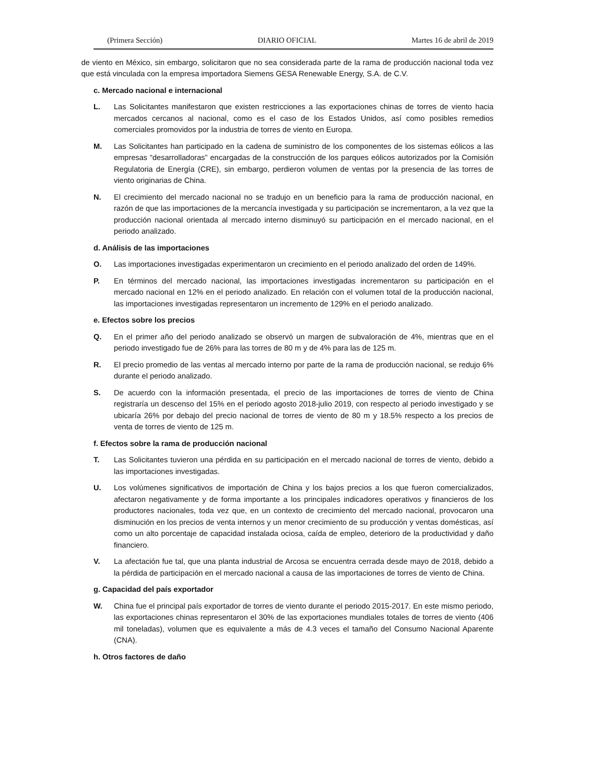(Primera Sección) DIARIO OFICIAL Martes 16 de abril de 2019
de viento en México, sin embargo, solicitaron que no sea considerada parte de la rama de producción nacional toda vez que está vinculada con la empresa importadora Siemens GESA Renewable Energy, S.A. de C.V.
c. Mercado nacional e internacional
L. Las Solicitantes manifestaron que existen restricciones a las exportaciones chinas de torres de viento hacia mercados cercanos al nacional, como es el caso de los Estados Unidos, así como posibles remedios comerciales promovidos por la industria de torres de viento en Europa.
M. Las Solicitantes han participado en la cadena de suministro de los componentes de los sistemas eólicos a las empresas “desarrolladoras” encargadas de la construcción de los parques eólicos autorizados por la Comisión Regulatoria de Energía (CRE), sin embargo, perdieron volumen de ventas por la presencia de las torres de viento originarias de China.
N. El crecimiento del mercado nacional no se tradujo en un beneficio para la rama de producción nacional, en razón de que las importaciones de la mercancía investigada y su participación se incrementaron, a la vez que la producción nacional orientada al mercado interno disminuyó su participación en el mercado nacional, en el periodo analizado.
d. Análisis de las importaciones
O. Las importaciones investigadas experimentaron un crecimiento en el periodo analizado del orden de 149%.
P. En términos del mercado nacional, las importaciones investigadas incrementaron su participación en el mercado nacional en 12% en el periodo analizado. En relación con el volumen total de la producción nacional, las importaciones investigadas representaron un incremento de 129% en el periodo analizado.
e. Efectos sobre los precios
Q. En el primer año del periodo analizado se observó un margen de subvaloración de 4%, mientras que en el periodo investigado fue de 26% para las torres de 80 m y de 4% para las de 125 m.
R. El precio promedio de las ventas al mercado interno por parte de la rama de producción nacional, se redujo 6% durante el periodo analizado.
S. De acuerdo con la información presentada, el precio de las importaciones de torres de viento de China registraría un descenso del 15% en el periodo agosto 2018-julio 2019, con respecto al periodo investigado y se ubicaría 26% por debajo del precio nacional de torres de viento de 80 m y 18.5% respecto a los precios de venta de torres de viento de 125 m.
f. Efectos sobre la rama de producción nacional
T. Las Solicitantes tuvieron una pérdida en su participación en el mercado nacional de torres de viento, debido a las importaciones investigadas.
U. Los volúmenes significativos de importación de China y los bajos precios a los que fueron comercializados, afectaron negativamente y de forma importante a los principales indicadores operativos y financieros de los productores nacionales, toda vez que, en un contexto de crecimiento del mercado nacional, provocaron una disminución en los precios de venta internos y un menor crecimiento de su producción y ventas domésticas, así como un alto porcentaje de capacidad instalada ociosa, caída de empleo, deterioro de la productividad y daño financiero.
V. La afectación fue tal, que una planta industrial de Arcosa se encuentra cerrada desde mayo de 2018, debido a la pérdida de participación en el mercado nacional a causa de las importaciones de torres de viento de China.
g. Capacidad del país exportador
W. China fue el principal país exportador de torres de viento durante el periodo 2015-2017. En este mismo periodo, las exportaciones chinas representaron el 30% de las exportaciones mundiales totales de torres de viento (406 mil toneladas), volumen que es equivalente a más de 4.3 veces el tamaño del Consumo Nacional Aparente (CNA).
h. Otros factores de daño